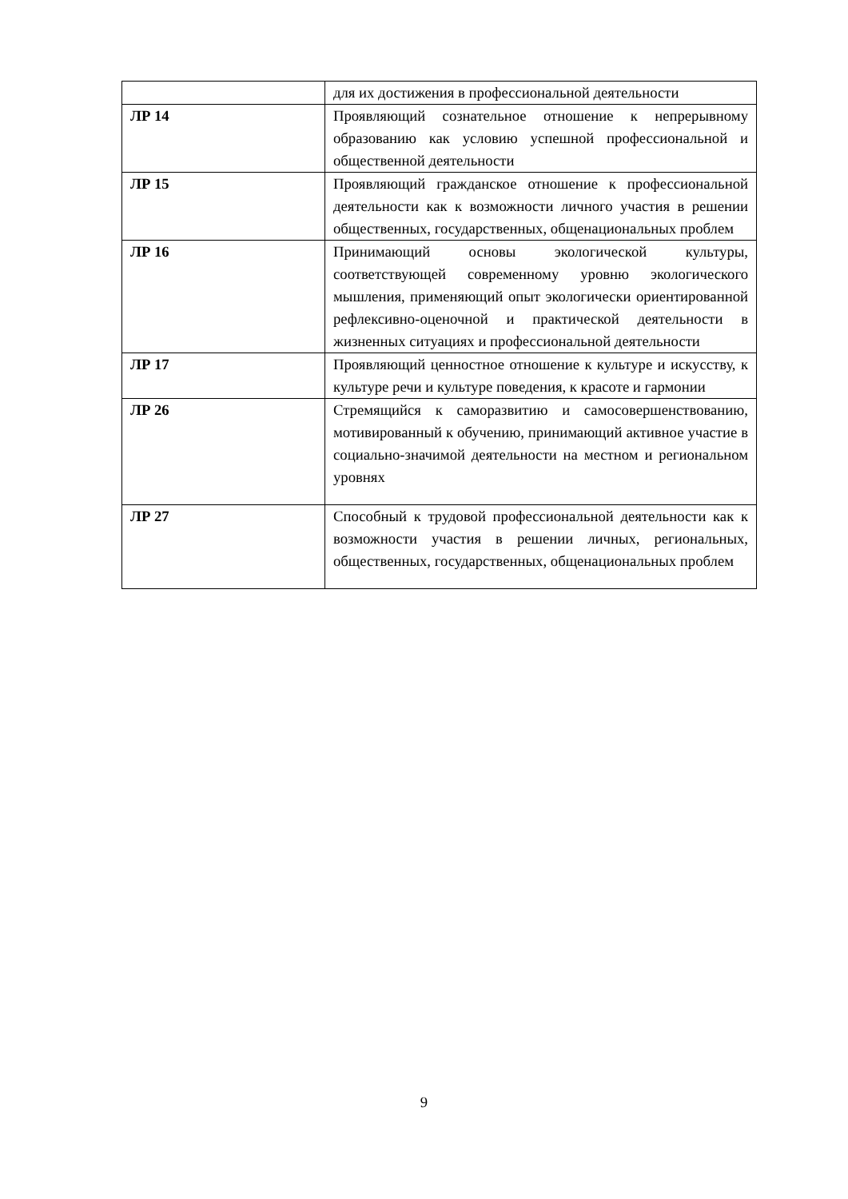| | для их достижения в профессиональной деятельности |
| ЛР 14 | Проявляющий сознательное отношение к непрерывному образованию как условию успешной профессиональной и общественной деятельности |
| ЛР 15 | Проявляющий гражданское отношение к профессиональной деятельности как к возможности личного участия в решении общественных, государственных, общенациональных проблем |
| ЛР 16 | Принимающий основы экологической культуры, соответствующей современному уровню экологического мышления, применяющий опыт экологически ориентированной рефлексивно-оценочной и практической деятельности в жизненных ситуациях и профессиональной деятельности |
| ЛР 17 | Проявляющий ценностное отношение к культуре и искусству, к культуре речи и культуре поведения, к красоте и гармонии |
| ЛР 26 | Стремящийся к саморазвитию и самосовершенствованию, мотивированный к обучению, принимающий активное участие в социально-значимой деятельности на местном и региональном уровнях |
| ЛР 27 | Способный к трудовой профессиональной деятельности как к возможности участия в решении личных, региональных, общественных, государственных, общенациональных проблем |
9